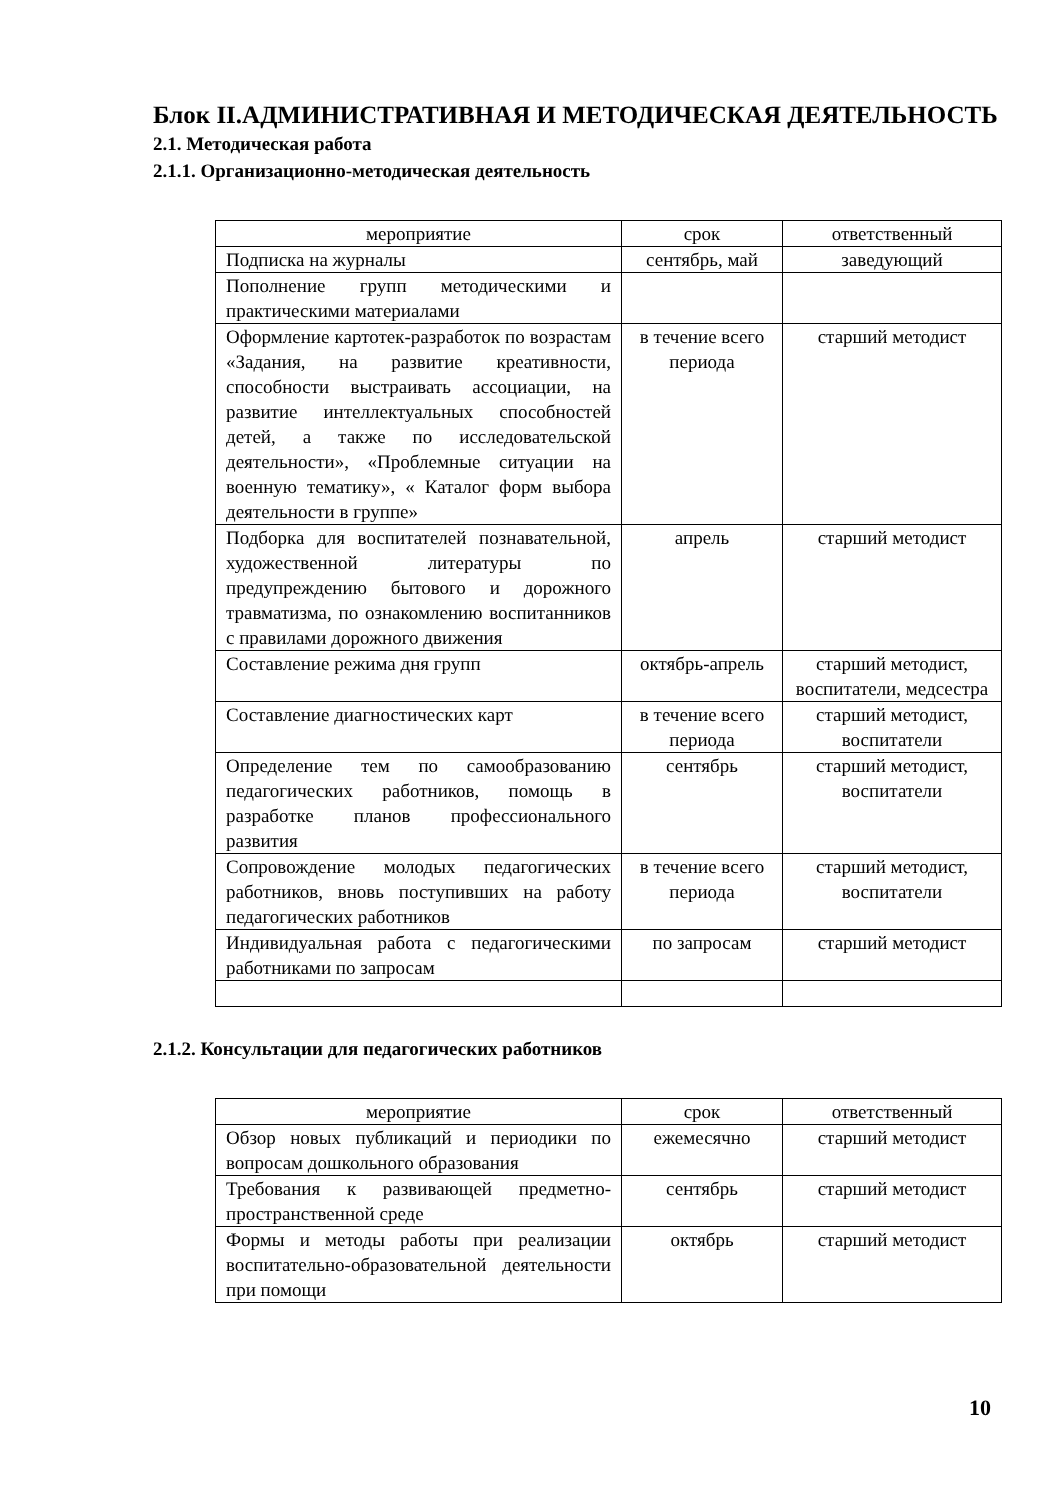Блок II.АДМИНИСТРАТИВНАЯ И МЕТОДИЧЕСКАЯ ДЕЯТЕЛЬНОСТЬ
2.1. Методическая работа
2.1.1. Организационно-методическая деятельность
| мероприятие | срок | ответственный |
| Подписка на журналы | сентябрь, май | заведующий |
| Пополнение групп методическими и практическими материалами | | |
| Оформление картотек-разработок по возрастам «Задания, на развитие креативности, способности выстраивать ассоциации, на развитие интеллектуальных способностей детей, а также по исследовательской деятельности», «Проблемные ситуации на военную тематику», « Каталог форм выбора деятельности в группе» | в течение всего периода | старший методист |
| Подборка для воспитателей познавательной, художественной литературы по предупреждению бытового и дорожного травматизма, по ознакомлению воспитанников с правилами дорожного движения | апрель | старший методист |
| Составление режима дня групп | октябрь-апрель | старший методист, воспитатели, медсестра |
| Составление диагностических карт | в течение всего периода | старший методист, воспитатели |
| Определение тем по самообразованию педагогических работников, помощь в разработке планов профессионального развития | сентябрь | старший методист, воспитатели |
| Сопровождение молодых педагогических работников, вновь поступивших на работу педагогических работников | в течение всего периода | старший методист, воспитатели |
| Индивидуальная работа с педагогическими работниками по запросам | по запросам | старший методист |
2.1.2. Консультации для педагогических работников
| мероприятие | срок | ответственный |
| Обзор новых публикаций и периодики по вопросам дошкольного образования | ежемесячно | старший методист |
| Требования к развивающей предметно-пространственной среде | сентябрь | старший методист |
| Формы и методы работы при реализации воспитательно-образовательной деятельности при помощи | октябрь | старший методист |
10